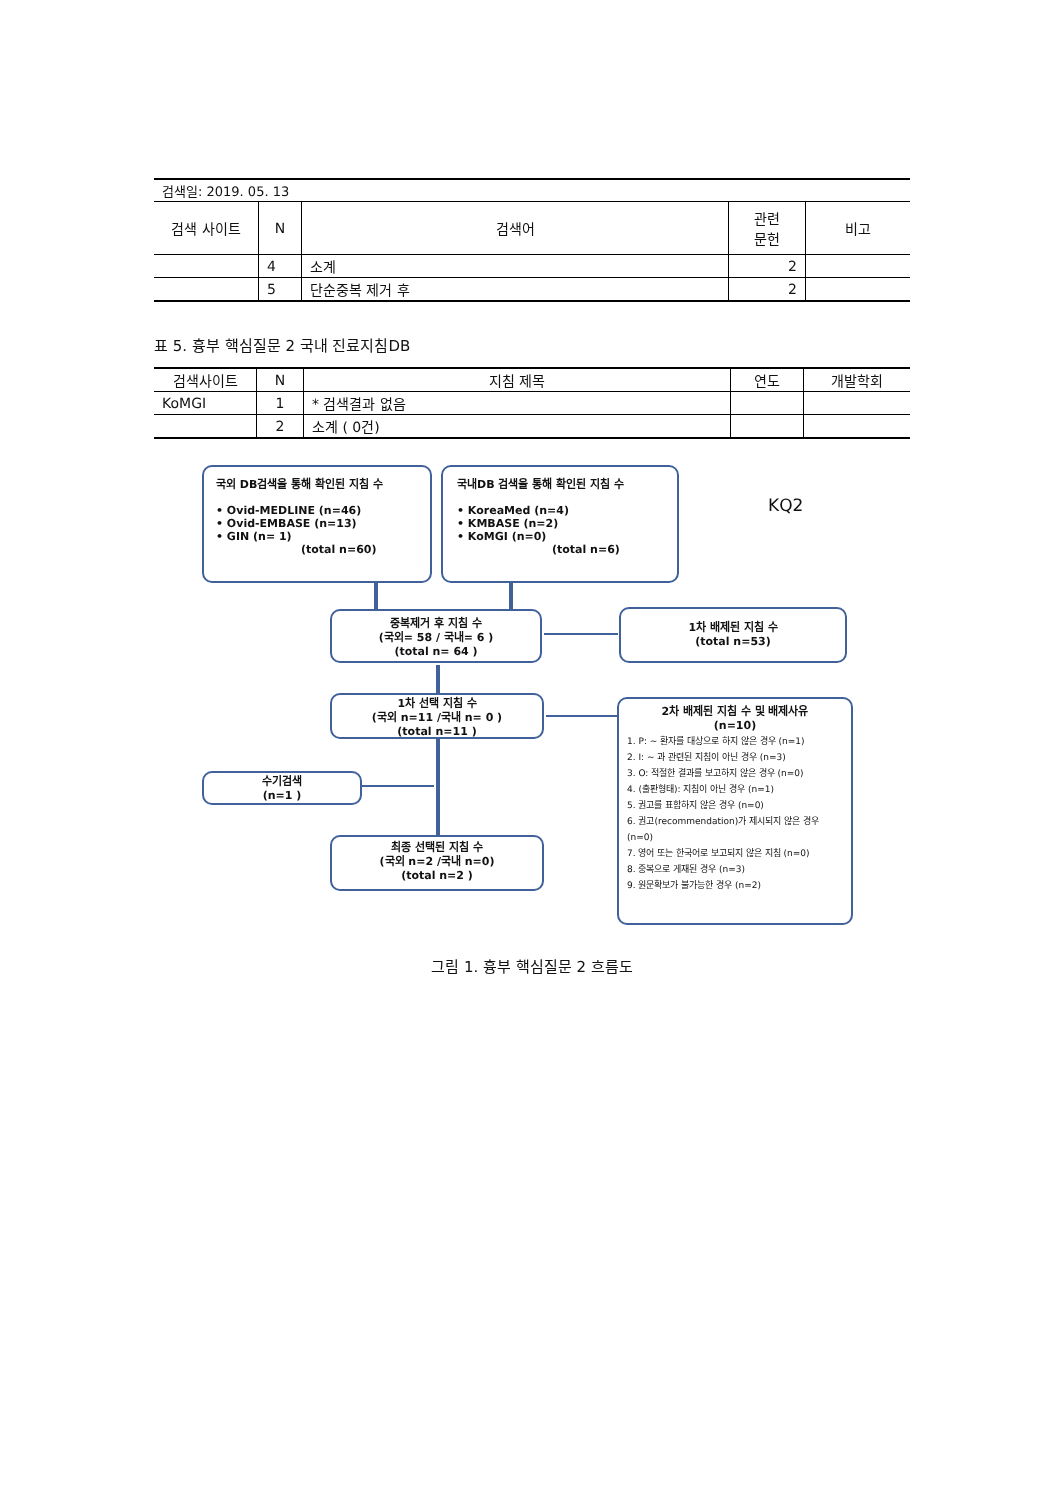| 검색일: 2019. 05. 13 | | | | |
| 검색 사이트 | N | 검색어 | 관련 문헌 | 비고 |
| | 4 | 소계 | 2 | |
| | 5 | 단순중복 제거 후 | 2 | |
표 5. 흉부 핵심질문 2 국내 진료지침DB
| 검색사이트 | N | 지침 제목 | 연도 | 개발학회 |
| --- | --- | --- | --- | --- |
| KoMGI | 1 | * 검색결과 없음 | | |
| | 2 | 소계 ( 0건) | | |
국외 DB검색을 통해 확인된 지침 수
• Ovid-MEDLINE (n=46)
• Ovid-EMBASE (n=13)
• GIN (n= 1)
(total n=60)
국내DB 검색을 통해 확인된 지침 수
• KoreaMed (n=4)
• KMBASE (n=2)
• KoMGI (n=0)
(total n=6)
KQ2
중복제거 후 지침 수
(국외= 58 / 국내= 6 )
(total n= 64 )
1차 배제된 지침 수
(total n=53)
1차 선택 지침 수
(국외 n=11 /국내 n= 0 )
(total n=11 )
2차 배제된 지침 수 및 배제사유
(n=10)
1. P: ~ 환자를 대상으로 하지 않은 경우 (n=1)
2. I: ~ 과 관련된 지침이 아닌 경우 (n=3)
3. O: 적절한 결과를 보고하지 않은 경우 (n=0)
4. (출판형태): 지침이 아닌 경우 (n=1)
5. 권고를 표함하지 않은 경우 (n=0)
6. 권고(recommendation)가 제시되지 않은 경우 (n=0)
7. 영어 또는 한국어로 보고되지 않은 지침 (n=0)
8. 중복으로 게재된 경우 (n=3)
9. 원문확보가 불가능한 경우 (n=2)
수기검색
(n=1 )
최종 선택된 지침 수
(국외 n=2 /국내 n=0)
(total n=2 )
그림 1. 흉부 핵심질문 2 흐름도